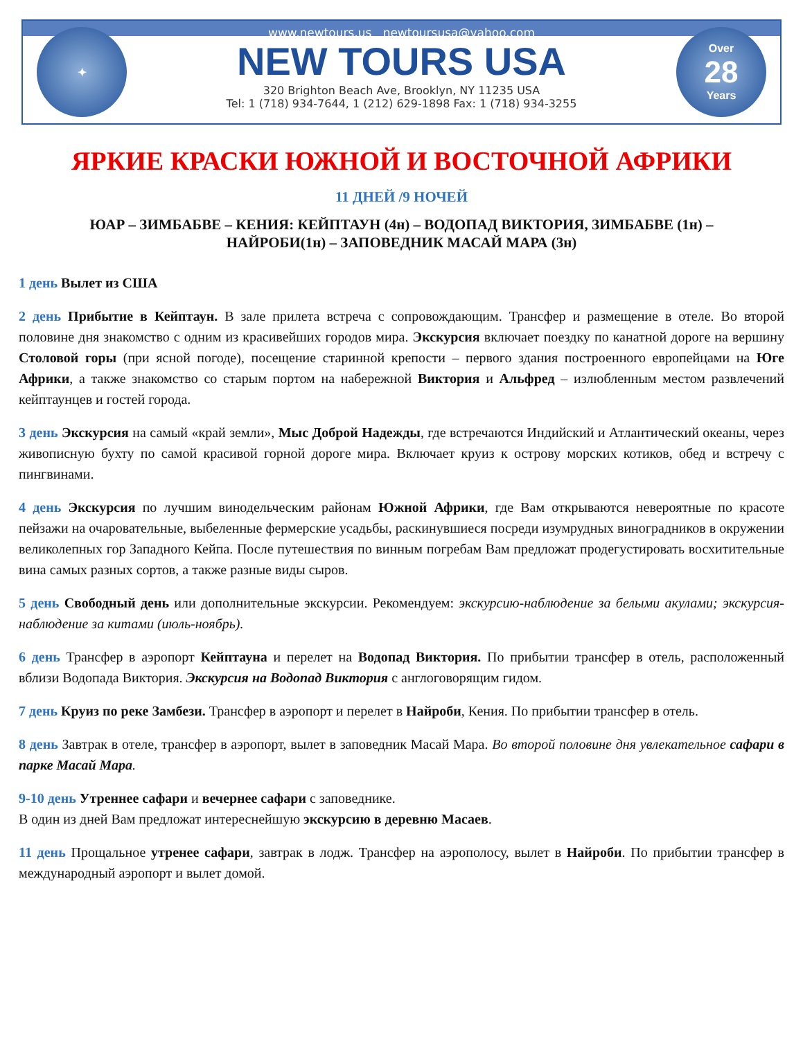✦
www.newtours.us newtoursusa@yahoo.com
NEW TOURS USA
320 Brighton Beach Ave, Brooklyn, NY 11235 USA
Tel: 1 (718) 934-7644, 1 (212) 629-1898 Fax: 1 (718) 934-3255
Over
28
Years
ЯРКИЕ КРАСКИ ЮЖНОЙ И ВОСТОЧНОЙ АФРИКИ
11 ДНЕЙ /9 НОЧЕЙ
ЮАР – ЗИМБАБВЕ – КЕНИЯ: КЕЙПТАУН (4н) – ВОДОПАД ВИКТОРИЯ, ЗИМБАБВЕ (1н) –
НАЙРОБИ(1н) – ЗАПОВЕДНИК МАСАЙ МАРА (3н)
1 день Вылет из США
2 день Прибытие в Кейптаун. В зале прилета встреча с сопровождающим. Трансфер и размещение в отеле. Во второй половине дня знакомство с одним из красивейших городов мира. Экскурсия включает поездку по канатной дороге на вершину Столовой горы (при ясной погоде), посещение старинной крепости – первого здания построенного европейцами на Юге Африки, а также знакомство со старым портом на набережной Виктория и Альфред – излюбленным местом развлечений кейптаунцев и гостей города.
3 день Экскурсия на самый «край земли», Мыс Доброй Надежды, где встречаются Индийский и Атлантический океаны, через живописную бухту по самой красивой горной дороге мира. Включает круиз к острову морских котиков, обед и встречу с пингвинами.
4 день Экскурсия по лучшим винодельческим районам Южной Африки, где Вам открываются невероятные по красоте пейзажи на очаровательные, выбеленные фермерские усадьбы, раскинувшиеся посреди изумрудных виноградников в окружении великолепных гор Западного Кейпа. После путешествия по винным погребам Вам предложат продегустировать восхитительные вина самых разных сортов, а также разные виды сыров.
5 день Свободный день или дополнительные экскурсии. Рекомендуем: экскурсию-наблюдение за белыми акулами; экскурсия-наблюдение за китами (июль-ноябрь).
6 день Трансфер в аэропорт Кейптауна и перелет на Водопад Виктория. По прибытии трансфер в отель, расположенный вблизи Водопада Виктория. Экскурсия на Водопад Виктория с англоговорящим гидом.
7 день Круиз по реке Замбези. Трансфер в аэропорт и перелет в Найроби, Кения. По прибытии трансфер в отель.
8 день Завтрак в отеле, трансфер в аэропорт, вылет в заповедник Масай Мара. Во второй половине дня увлекательное сафари в парке Масай Мара.
9-10 день Утреннее сафари и вечернее сафари с заповеднике.
В один из дней Вам предложат интереснейшую экскурсию в деревню Масаев.
11 день Прощальное утренее сафари, завтрак в лодж. Трансфер на аэрополосу, вылет в Найроби. По прибытии трансфер в международный аэропорт и вылет домой.